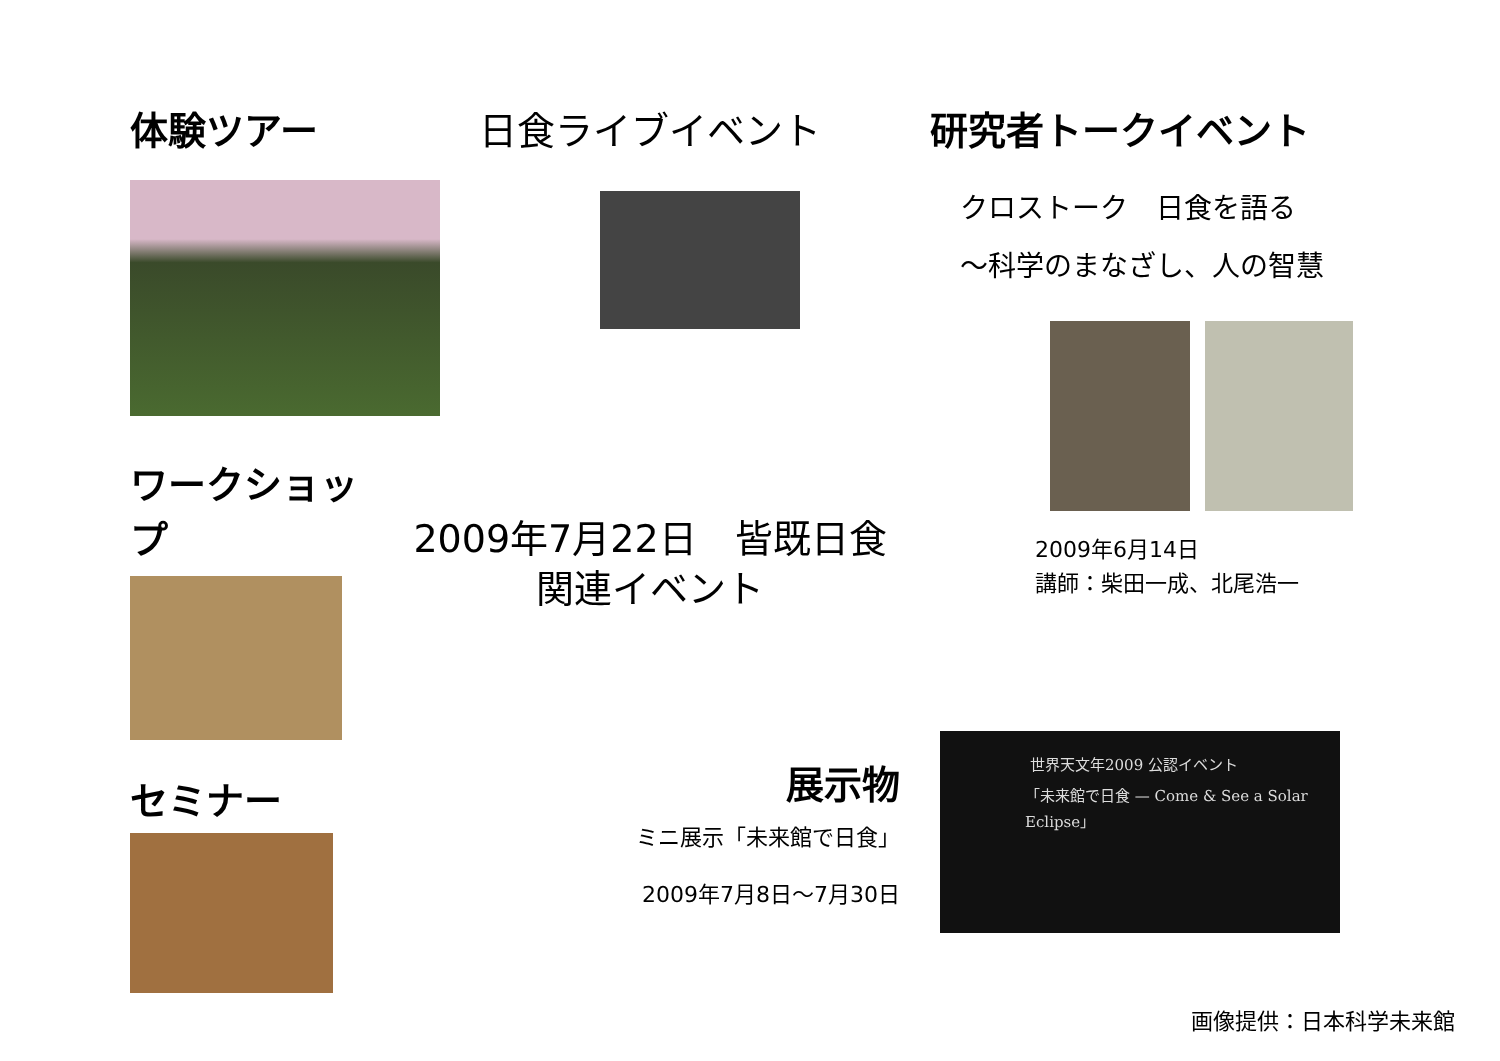体験ツアー
ワークショップ
セミナー
日食ライブイベント
2009年7月22日　皆既日食
関連イベント
展示物
ミニ展示「未来館で日食」
2009年7月8日～7月30日
研究者トークイベント
クロストーク　日食を語る
～科学のまなざし、人の智慧
2009年6月14日
講師：柴田一成、北尾浩一
世界天文年2009 公認イベント
「未来館で日食 — Come & See a Solar Eclipse」
画像提供：日本科学未来館